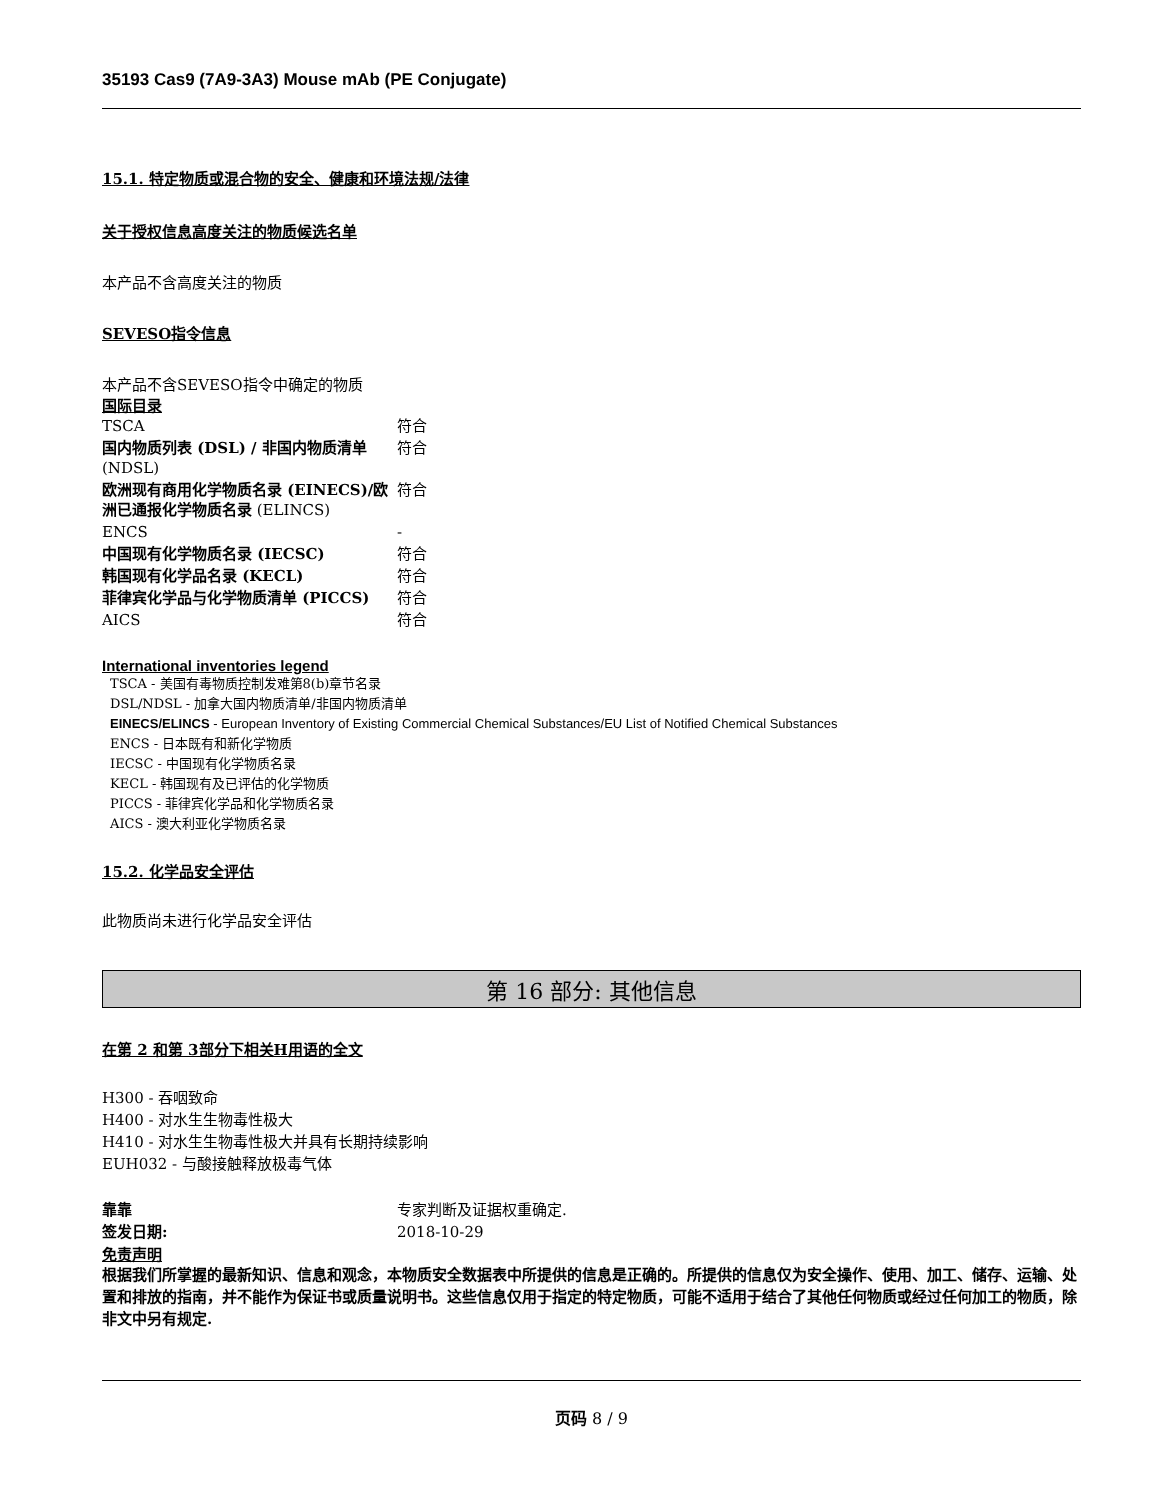35193 Cas9 (7A9-3A3) Mouse mAb (PE Conjugate)
15.1. 特定物质或混合物的安全、健康和环境法规/法律
关于授权信息高度关注的物质候选名单
本产品不含高度关注的物质
SEVESO指令信息
本产品不含SEVESO指令中确定的物质
国际目录
| TSCA | 符合 |
| 国内物质列表 (DSL) / 非国内物质清单 (NDSL) | 符合 |
| 欧洲现有商用化学物质名录 (EINECS)/欧洲已通报化学物质名录 (ELINCS) | 符合 |
| ENCS | - |
| 中国现有化学物质名录 (IECSC) | 符合 |
| 韩国现有化学品名录 (KECL) | 符合 |
| 菲律宾化学品与化学物质清单 (PICCS) | 符合 |
| AICS | 符合 |
International inventories legend
TSCA - 美国有毒物质控制发难第8(b)章节名录
DSL/NDSL - 加拿大国内物质清单/非国内物质清单
EINECS/ELINCS - European Inventory of Existing Commercial Chemical Substances/EU List of Notified Chemical Substances
ENCS - 日本既有和新化学物质
IECSC - 中国现有化学物质名录
KECL - 韩国现有及已评估的化学物质
PICCS - 菲律宾化学品和化学物质名录
AICS - 澳大利亚化学物质名录
15.2. 化学品安全评估
此物质尚未进行化学品安全评估
第 16 部分: 其他信息
在第 2 和第 3部分下相关H用语的全文
H300 - 吞咽致命
H400 - 对水生生物毒性极大
H410 - 对水生生物毒性极大并具有长期持续影响
EUH032 - 与酸接触释放极毒气体
| 靠靠 | 专家判断及证据权重确定. |
| 签发日期: | 2018-10-29 |
免责声明
根据我们所掌握的最新知识、信息和观念，本物质安全数据表中所提供的信息是正确的。所提供的信息仅为安全操作、使用、加工、储存、运输、处置和排放的指南，并不能作为保证书或质量说明书。这些信息仅用于指定的特定物质，可能不适用于结合了其他任何物质或经过任何加工的物质，除非文中另有规定.
页码 8 / 9